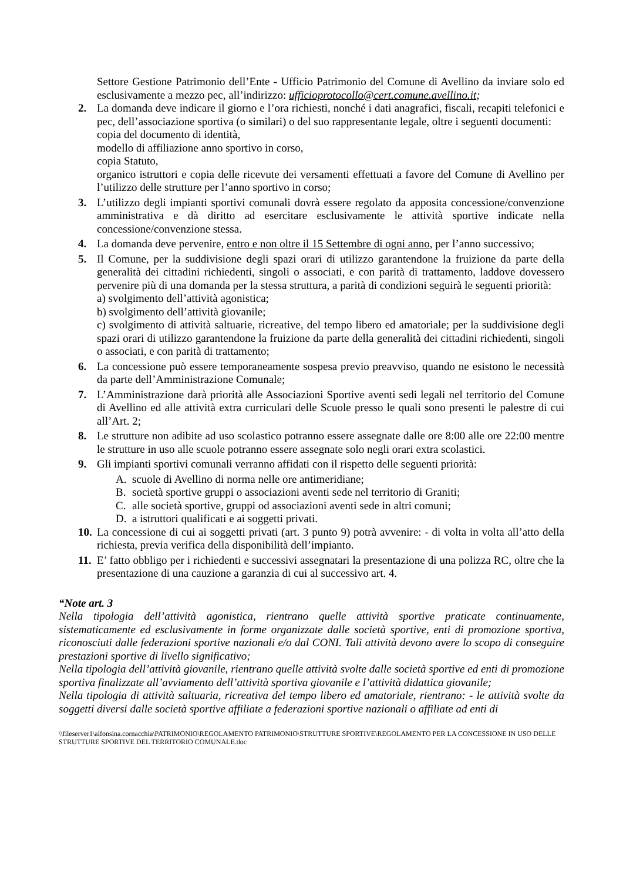Settore Gestione Patrimonio dell’Ente - Ufficio Patrimonio del Comune di Avellino da inviare solo ed esclusivamente a mezzo pec, all’indirizzo: ufficioprotocollo@cert.comune.avellino.it;
2. La domanda deve indicare il giorno e l’ora richiesti, nonché i dati anagrafici, fiscali, recapiti telefonici e pec, dell’associazione sportiva (o similari) o del suo rappresentante legale, oltre i seguenti documenti:
copia del documento di identità,
modello di affiliazione anno sportivo in corso,
copia Statuto,
organico istruttori e copia delle ricevute dei versamenti effettuati a favore del Comune di Avellino per l’utilizzo delle strutture per l’anno sportivo in corso;
3. L’utilizzo degli impianti sportivi comunali dovrà essere regolato da apposita concessione/convenzione amministrativa e dà diritto ad esercitare esclusivamente le attività sportive indicate nella concessione/convenzione stessa.
4. La domanda deve pervenire, entro e non oltre il 15 Settembre di ogni anno, per l’anno successivo;
5. Il Comune, per la suddivisione degli spazi orari di utilizzo garantendone la fruizione da parte della generalità dei cittadini richiedenti, singoli o associati, e con parità di trattamento, laddove dovessero pervenire più di una domanda per la stessa struttura, a parità di condizioni seguirà le seguenti priorità:
a) svolgimento dell’attività agonistica;
b) svolgimento dell’attività giovanile;
c) svolgimento di attività saltuarie, ricreative, del tempo libero ed amatoriale; per la suddivisione degli spazi orari di utilizzo garantendone la fruizione da parte della generalità dei cittadini richiedenti, singoli o associati, e con parità di trattamento;
6. La concessione può essere temporaneamente sospesa previo preavviso, quando ne esistono le necessità da parte dell’Amministrazione Comunale;
7. L’Amministrazione darà priorità alle Associazioni Sportive aventi sedi legali nel territorio del Comune di Avellino ed alle attività extra curriculari delle Scuole presso le quali sono presenti le palestre di cui all’Art. 2;
8. Le strutture non adibite ad uso scolastico potranno essere assegnate dalle ore 8:00 alle ore 22:00 mentre le strutture in uso alle scuole potranno essere assegnate solo negli orari extra scolastici.
9. Gli impianti sportivi comunali verranno affidati con il rispetto delle seguenti priorità:
A. scuole di Avellino di norma nelle ore antimeridiane;
B. società sportive gruppi o associazioni aventi sede nel territorio di Graniti;
C. alle società sportive, gruppi od associazioni aventi sede in altri comuni;
D. a istruttori qualificati e ai soggetti privati.
10.
La concessione di cui ai soggetti privati (art. 3 punto 9) potrà avvenire: - di volta in volta all’atto della richiesta, previa verifica della disponibilità dell’impianto.
11.
E’ fatto obbligo per i richiedenti e successivi assegnatari la presentazione di una polizza RC, oltre che la presentazione di una cauzione a garanzia di cui al successivo art. 4.
“Note art. 3
Nella tipologia dell’attività agonistica, rientrano quelle attività sportive praticate continuamente, sistematicamente ed esclusivamente in forme organizzate dalle società sportive, enti di promozione sportiva, riconosciuti dalle federazioni sportive nazionali e/o dal CONI. Tali attività devono avere lo scopo di conseguire prestazioni sportive di livello significativo;
Nella tipologia dell’attività giovanile, rientrano quelle attività svolte dalle società sportive ed enti di promozione sportiva finalizzate all’avviamento dell’attività sportiva giovanile e l’attività didattica giovanile;
Nella tipologia di attività saltuaria, ricreativa del tempo libero ed amatoriale, rientrano: - le attività svolte da soggetti diversi dalle società sportive affiliate a federazioni sportive nazionali o affiliate ad enti di
\\fileserver1\alfonsina.cornacchia\PATRIMONIO\REGOLAMENTO PATRIMONIO\STRUTTURE SPORTIVE\REGOLAMENTO PER LA CONCESSIONE IN USO DELLE STRUTTURE SPORTIVE DEL TERRITORIO COMUNALE.doc